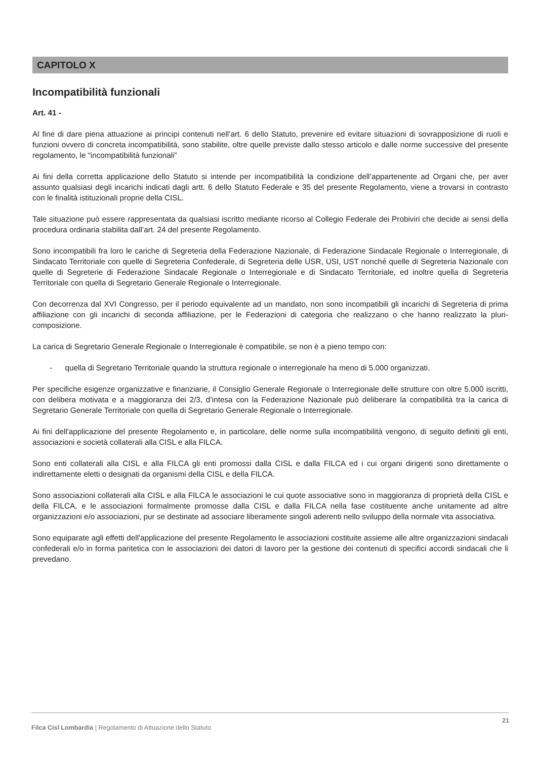CAPITOLO X
Incompatibilità funzionali
Art. 41 -
Al fine di dare piena attuazione ai principi contenuti nell’art. 6 dello Statuto, prevenire ed evitare situazioni di sovrapposizione di ruoli e funzioni ovvero di concreta incompatibilità, sono stabilite, oltre quelle previste dallo stesso articolo e dalle norme successive del presente regolamento, le “incompatibilità funzionali”
Ai fini della corretta applicazione dello Statuto si intende per incompatibilità la condizione dell’appartenente ad Organi che, per aver assunto qualsiasi degli incarichi indicati dagli artt. 6 dello Statuto Federale e 35 del presente Regolamento, viene a trovarsi in contrasto con le finalità istituzionali proprie della CISL.
Tale situazione può essere rappresentata da qualsiasi iscritto mediante ricorso al Collegio Federale dei Probiviri che decide ai sensi della procedura ordinaria stabilita dall’art. 24 del presente Regolamento.
Sono incompatibili fra loro le cariche di Segreteria della Federazione Nazionale, di Federazione Sindacale Regionale o Interregionale, di Sindacato Territoriale con quelle di Segreteria Confederale, di Segreteria delle USR, USI, UST nonché quelle di Segreteria Nazionale con quelle di Segreterie di Federazione Sindacale Regionale o Interregionale e di Sindacato Territoriale, ed inoltre quella di Segreteria Territoriale con quella di Segretario Generale Regionale o Interregionale.
Con decorrenza dal XVI Congresso, per il periodo equivalente ad un mandato, non sono incompatibili gli incarichi di Segreteria di prima affiliazione con gli incarichi di seconda affiliazione, per le Federazioni di categoria che realizzano o che hanno realizzato la pluri-composizione.
La carica di Segretario Generale Regionale o Interregionale è compatibile, se non è a pieno tempo con:
- quella di Segretario Territoriale quando la struttura regionale o interregionale ha meno di 5.000 organizzati.
Per specifiche esigenze organizzative e finanziarie, il Consiglio Generale Regionale o Interregionale delle strutture con oltre 5.000 iscritti, con delibera motivata e a maggioranza dei 2/3, d’intesa con la Federazione Nazionale può deliberare la compatibilità tra la carica di Segretario Generale Territoriale con quella di Segretario Generale Regionale o Interregionale.
Ai fini dell'applicazione del presente Regolamento e, in particolare, delle norme sulla incompatibilità vengono, di seguito definiti gli enti, associazioni e società collaterali alla CISL e alla FILCA.
Sono enti collaterali alla CISL e alla FILCA gli enti promossi dalla CISL e dalla FILCA ed i cui organi dirigenti sono direttamente o indirettamente eletti o designati da organismi della CISL e della FILCA.
Sono associazioni collaterali alla CISL e alla FILCA le associazioni le cui quote associative sono in maggioranza di proprietà della CISL e della FILCA, e le associazioni formalmente promosse dalla CISL e dalla FILCA nella fase costituente anche unitamente ad altre organizzazioni e/o associazioni, pur se destinate ad associare liberamente singoli aderenti nello sviluppo della normale vita associativa.
Sono equiparate agli effetti dell'applicazione del presente Regolamento le associazioni costituite assieme alle altre organizzazioni sindacali confederali e/o in forma paritetica con le associazioni dei datori di lavoro per la gestione dei contenuti di specifici accordi sindacali che li prevedano.
21
Filca Cisl Lombardia | Regolamento di Attuazione dello Statuto